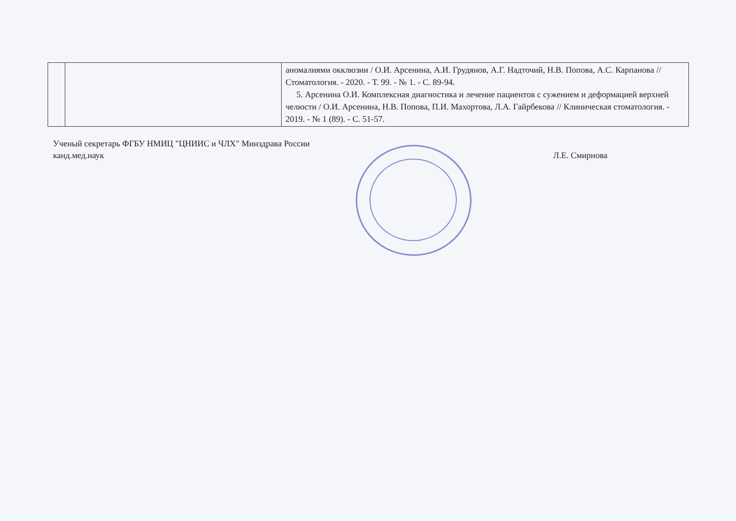| | | аномалиями окклюзии / О.И. Арсенина, А.И. Грудянов, А.Г. Надточий, Н.В. Попова, А.С. Карпанова // Стоматология. - 2020. - Т. 99. - № 1. - С. 89-94. 5. Арсенина О.И. Комплексная диагностика и лечение пациентов с сужением и деформацией верхней челюсти / О.И. Арсенина, Н.В. Попова, П.И. Махортова, Л.А. Гайрбекова // Клиническая стоматология. - 2019. - № 1 (89). - С. 51-57. |
Ученый секретарь ФГБУ НМИЦ "ЦНИИС и ЧЛХ" Минздрава России
канд.мед.наук
Л.Е. Смирнова